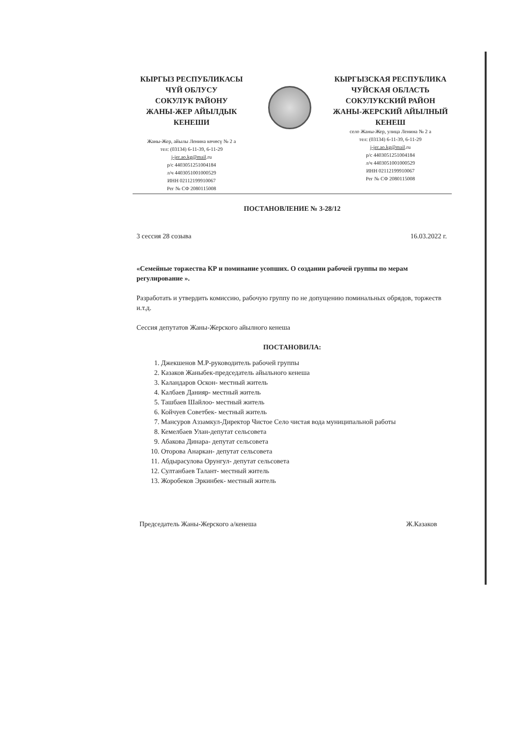КЫРГЫЗ РЕСПУБЛИКАСЫ
ЧҮЙ ОБЛУСУ
СОКУЛУК РАЙОНУ
ЖАНЫ-ЖЕР АЙЫЛДЫК
КЕНЕШИ
Жаны-Жер, айылы Ленина көчөсү № 2 а
тел: (03134) 6-11-39, 6-11-29
j-jer.ao.kg@mail.ru
р/с 4403051251004184
л/ч 4403051001000529
ИНН 02112199910067
Рег № СФ 2080115008
КЫРГЫЗСКАЯ РЕСПУБЛИКА
ЧУЙСКАЯ ОБЛАСТЬ
СОКУЛУКСКИЙ РАЙОН
ЖАНЫ-ЖЕРСКИЙ АЙЫЛНЫЙ
КЕНЕШ
село Жаны-Жер, улица Ленина № 2 а
тел: (03134) 6-11-39, 6-11-29
j-jer.ao.kg@mail.ru
р/с 4403051251004184
л/ч 4403051001000529
ИНН 02112199910067
Рег № СФ 2080115008
ПОСТАНОВЛЕНИЕ № 3-28/12
3 сессия 28 созыва 16.03.2022 г.
«Семейные торжества КР и поминание усопших. О создании рабочей группы по мерам регулирование ».
Разработать и утвердить комиссию, рабочую группу по не допущению поминальных обрядов, торжеств и.т.д.
Сессия депутатов Жаны-Жерского айылного кенеша
ПОСТАНОВИЛА:
1. Джекшенов М.Р-руководитель рабочей группы
2. Казаков Жаныбек-председатель айыльного кенеша
3. Каландаров Оскон- местный житель
4. Калбаев Данияр- местный житель
5. Ташбаев Шайлоо- местный житель
6. Койчуев Советбек- местный житель
7. Мансуров Аззамкул-Директор Чистое Село чистая вода муниципальной работы
8. Кемелбаев Улан-депутат сельсовета
9. Абакова Динара- депутат сельсовета
10. Оторова Анаркан- депутат сельсовета
11. Абдырасулова Орунгул- депутат сельсовета
12. Султанбаев Талант- местный житель
13. Жоробеков Эркинбек- местный житель
Председатель Жаны-Жерского а/кенеша Ж.Казаков